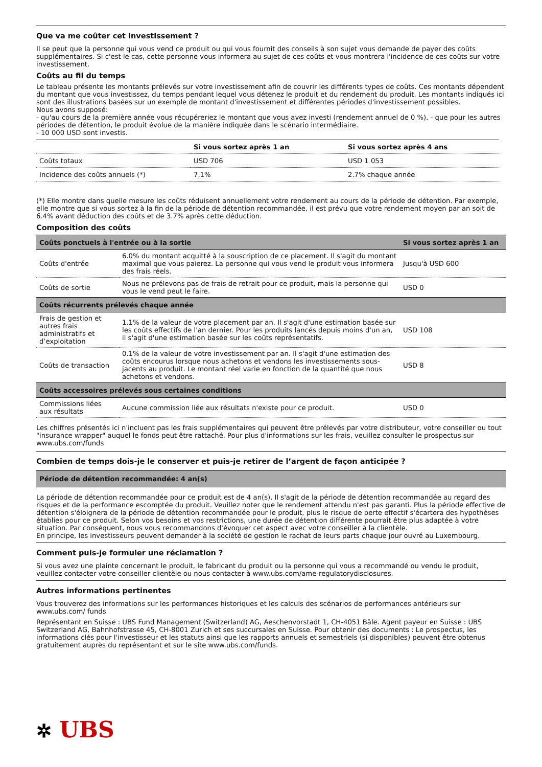Que va me coûter cet investissement ?
Il se peut que la personne qui vous vend ce produit ou qui vous fournit des conseils à son sujet vous demande de payer des coûts supplémentaires. Si c'est le cas, cette personne vous informera au sujet de ces coûts et vous montrera l'incidence de ces coûts sur votre investissement.
Coûts au fil du temps
Le tableau présente les montants prélevés sur votre investissement afin de couvrir les différents types de coûts. Ces montants dépendent du montant que vous investissez, du temps pendant lequel vous détenez le produit et du rendement du produit. Les montants indiqués ici sont des illustrations basées sur un exemple de montant d'investissement et différentes périodes d'investissement possibles.
Nous avons supposé:
- qu'au cours de la première année vous récupéreriez le montant que vous avez investi (rendement annuel de 0 %). - que pour les autres périodes de détention, le produit évolue de la manière indiquée dans le scénario intermédiaire.
- 10 000 USD sont investis.
| | Si vous sortez après 1 an | Si vous sortez après 4 ans |
| --- | --- | --- |
| Coûts totaux | USD 706 | USD 1 053 |
| Incidence des coûts annuels (*) | 7.1% | 2.7% chaque année |
(*) Elle montre dans quelle mesure les coûts réduisent annuellement votre rendement au cours de la période de détention. Par exemple, elle montre que si vous sortez à la fin de la période de détention recommandée, il est prévu que votre rendement moyen par an soit de 6.4% avant déduction des coûts et de 3.7% après cette déduction.
Composition des coûts
| Coûts ponctuels à l'entrée ou à la sortie | | Si vous sortez après 1 an |
| --- | --- | --- |
| Coûts d'entrée | 6.0% du montant acquitté à la souscription de ce placement. Il s'agit du montant maximal que vous paierez. La personne qui vous vend le produit vous informera des frais réels. | Jusqu'à USD 600 |
| Coûts de sortie | Nous ne prélevons pas de frais de retrait pour ce produit, mais la personne qui vous le vend peut le faire. | USD 0 |
| Coûts récurrents prélevés chaque année | | |
| Frais de gestion et autres frais administratifs et d’exploitation | 1.1% de la valeur de votre placement par an. Il s'agit d'une estimation basée sur les coûts effectifs de l'an dernier. Pour les produits lancés depuis moins d'un an, il s'agit d'une estimation basée sur les coûts représentatifs. | USD 108 |
| Coûts de transaction | 0.1% de la valeur de votre investissement par an. Il s'agit d'une estimation des coûts encourus lorsque nous achetons et vendons les investissements sous-jacents au produit. Le montant réel varie en fonction de la quantité que nous achetons et vendons. | USD 8 |
| Coûts accessoires prélevés sous certaines conditions | | |
| Commissions liées aux résultats | Aucune commission liée aux résultats n'existe pour ce produit. | USD 0 |
Les chiffres présentés ici n'incluent pas les frais supplémentaires qui peuvent être prélevés par votre distributeur, votre conseiller ou tout "insurance wrapper" auquel le fonds peut être rattaché. Pour plus d'informations sur les frais, veuillez consulter le prospectus sur www.ubs.com/funds
Combien de temps dois-je le conserver et puis-je retirer de l’argent de façon anticipée ?
Période de détention recommandée: 4 an(s)
La période de détention recommandée pour ce produit est de 4 an(s). Il s'agit de la période de détention recommandée au regard des risques et de la performance escomptée du produit. Veuillez noter que le rendement attendu n'est pas garanti. Plus la période effective de détention s'éloignera de la période de détention recommandée pour le produit, plus le risque de perte effectif s'écartera des hypothèses établies pour ce produit. Selon vos besoins et vos restrictions, une durée de détention différente pourrait être plus adaptée à votre situation. Par conséquent, nous vous recommandons d'évoquer cet aspect avec votre conseiller à la clientèle.
En principe, les investisseurs peuvent demander à la société de gestion le rachat de leurs parts chaque jour ouvré au Luxembourg.
Comment puis-je formuler une réclamation ?
Si vous avez une plainte concernant le produit, le fabricant du produit ou la personne qui vous a recommandé ou vendu le produit, veuillez contacter votre conseiller clientèle ou nous contacter à www.ubs.com/ame-regulatorydisclosures.
Autres informations pertinentes
Vous trouverez des informations sur les performances historiques et les calculs des scénarios de performances antérieurs sur www.ubs.com/ funds
Représentant en Suisse : UBS Fund Management (Switzerland) AG, Aeschenvorstadt 1, CH-4051 Bâle. Agent payeur en Suisse : UBS Switzerland AG, Bahnhofstrasse 45, CH-8001 Zurich et ses succursales en Suisse. Pour obtenir des documents : Le prospectus, les informations clés pour l'investisseur et les statuts ainsi que les rapports annuels et semestriels (si disponibles) peuvent être obtenus gratuitement auprès du représentant et sur le site www.ubs.com/funds.
✲ UBS